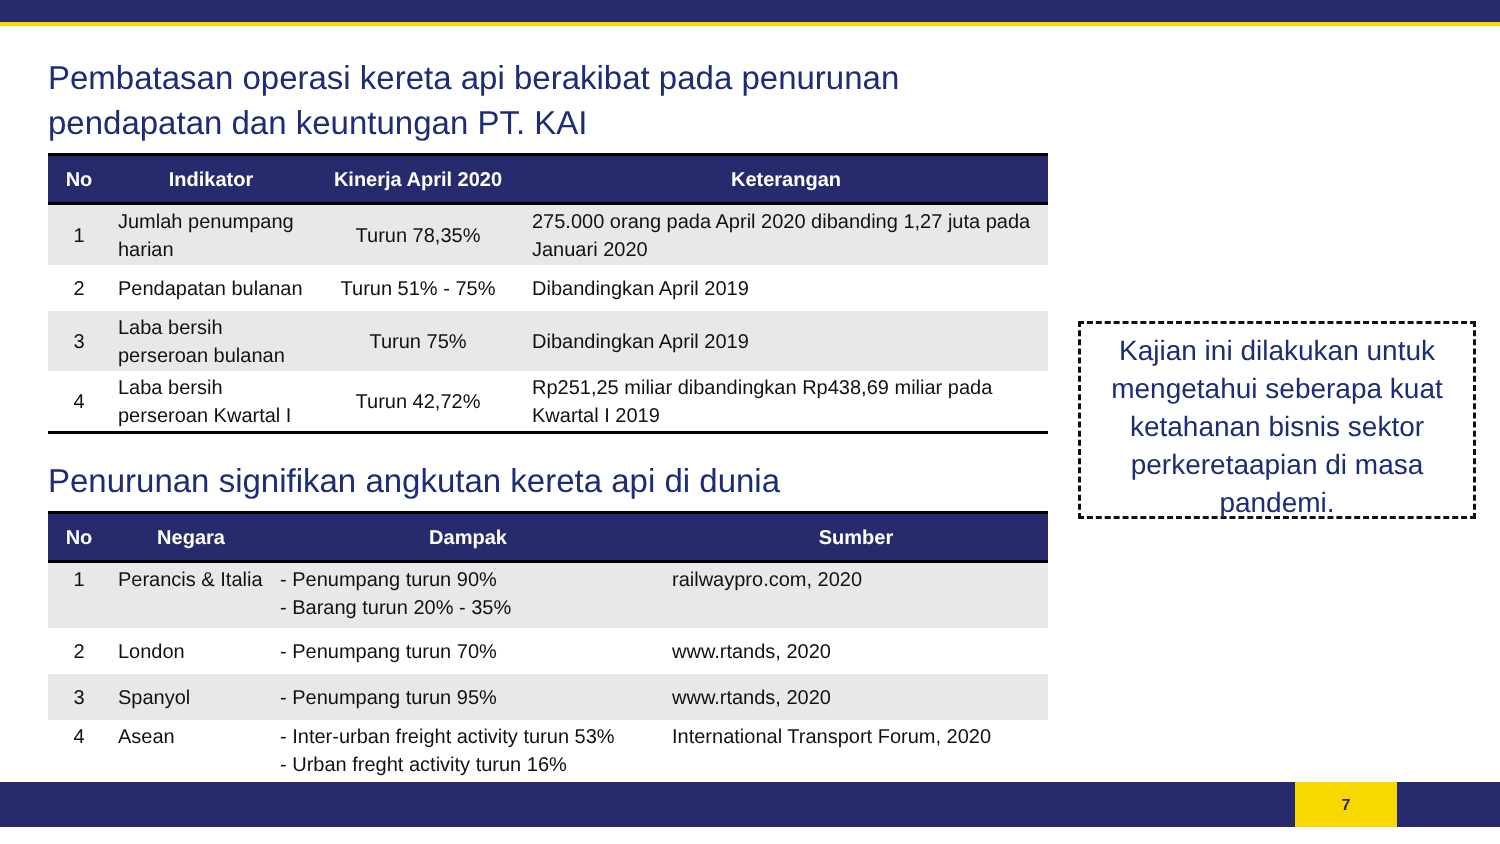Pembatasan operasi kereta api berakibat pada penurunan pendapatan dan keuntungan PT. KAI
| No | Indikator | Kinerja April 2020 | Keterangan |
| --- | --- | --- | --- |
| 1 | Jumlah penumpang harian | Turun 78,35% | 275.000 orang pada April 2020 dibanding 1,27 juta pada Januari 2020 |
| 2 | Pendapatan bulanan | Turun 51% - 75% | Dibandingkan April 2019 |
| 3 | Laba bersih perseroan bulanan | Turun 75% | Dibandingkan April 2019 |
| 4 | Laba bersih perseroan Kwartal I | Turun 42,72% | Rp251,25 miliar dibandingkan Rp438,69 miliar pada Kwartal I 2019 |
Penurunan signifikan angkutan kereta api di dunia
| No | Negara | Dampak | Sumber |
| --- | --- | --- | --- |
| 1 | Perancis & Italia | - Penumpang turun 90% - Barang turun 20% - 35% | railwaypro.com, 2020 |
| 2 | London | - Penumpang turun 70% | www.rtands, 2020 |
| 3 | Spanyol | - Penumpang turun 95% | www.rtands, 2020 |
| 4 | Asean | - Inter-urban freight activity turun 53% - Urban freght activity turun 16% | International Transport Forum, 2020 |
Kajian ini dilakukan untuk mengetahui seberapa kuat ketahanan bisnis sektor perkeretaapian di masa pandemi.
7